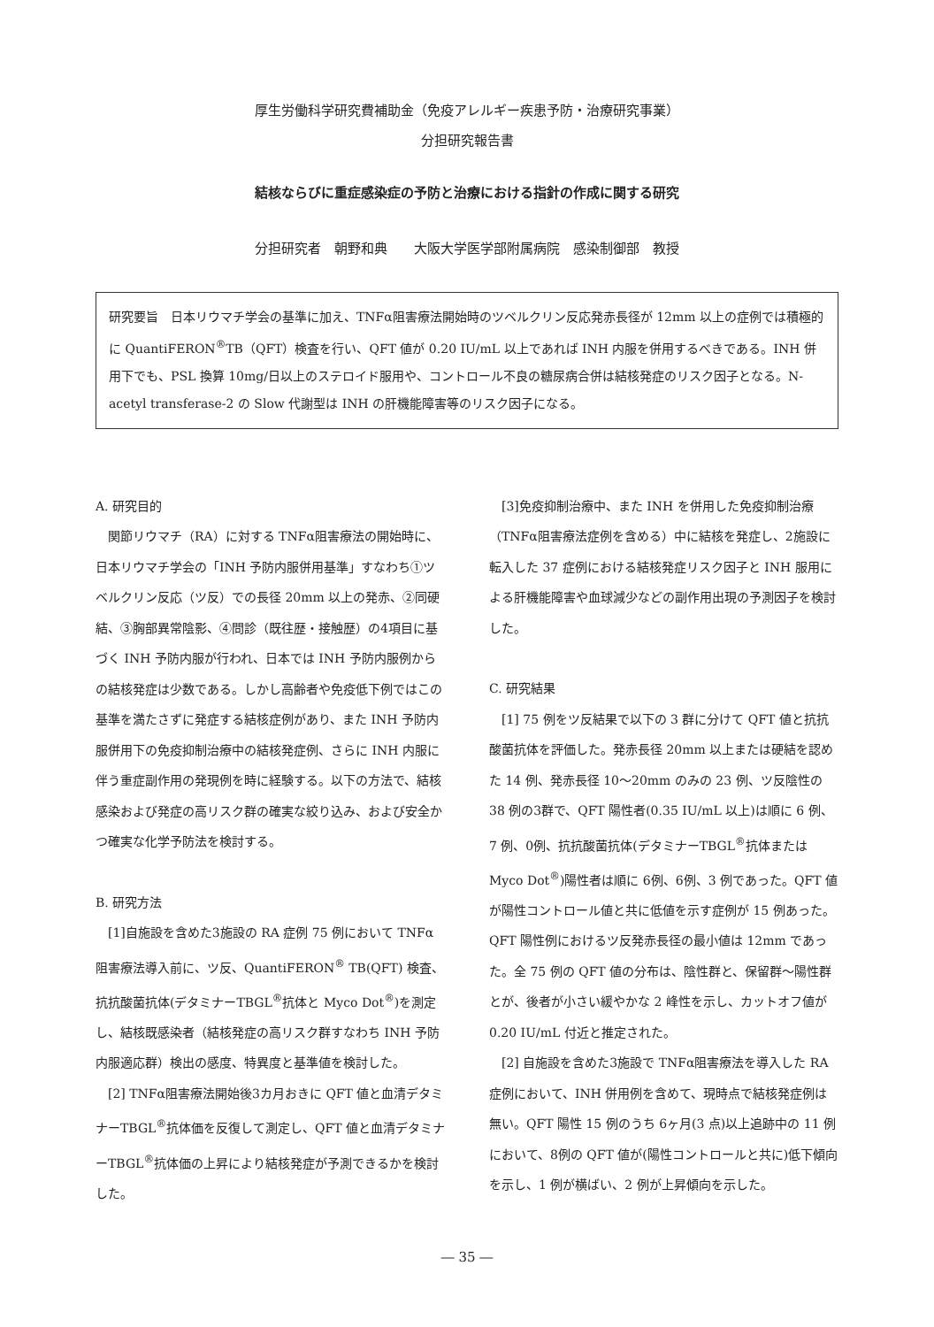厚生労働科学研究費補助金（免疫アレルギー疾患予防・治療研究事業）
分担研究報告書
結核ならびに重症感染症の予防と治療における指針の作成に関する研究
分担研究者　朝野和典　　大阪大学医学部附属病院　感染制御部　教授
研究要旨　日本リウマチ学会の基準に加え、TNFα阻害療法開始時のツベルクリン反応発赤長径が 12mm 以上の症例では積極的に QuantiFERON<sup>®</sup>TB（QFT）検査を行い、QFT 値が 0.20 IU/mL 以上であれば INH 内服を併用するべきである。INH 併用下でも、PSL 換算 10mg/日以上のステロイド服用や、コントロール不良の糖尿病合併は結核発症のリスク因子となる。N-acetyl transferase-2 の Slow 代謝型は INH の肝機能障害等のリスク因子になる。
A. 研究目的
　関節リウマチ（RA）に対する TNFα阻害療法の開始時に、日本リウマチ学会の「INH 予防内服併用基準」すなわち①ツベルクリン反応（ツ反）での長径 20mm 以上の発赤、②同硬結、③胸部異常陰影、④問診（既往歴・接触歴）の4項目に基づく INH 予防内服が行われ、日本では INH 予防内服例からの結核発症は少数である。しかし高齢者や免疫低下例ではこの基準を満たさずに発症する結核症例があり、また INH 予防内服併用下の免疫抑制治療中の結核発症例、さらに INH 内服に伴う重症副作用の発現例を時に経験する。以下の方法で、結核感染および発症の高リスク群の確実な絞り込み、および安全かつ確実な化学予防法を検討する。
B. 研究方法
　[1]自施設を含めた3施設の RA 症例 75 例において TNFα阻害療法導入前に、ツ反、QuantiFERON<sup>®</sup> TB(QFT) 検査、抗抗酸菌抗体(デタミナーTBGL<sup>®</sup>抗体と Myco Dot<sup>®</sup>)を測定し、結核既感染者（結核発症の高リスク群すなわち INH 予防内服適応群）検出の感度、特異度と基準値を検討した。
　[2] TNFα阻害療法開始後3カ月おきに QFT 値と血清デタミナーTBGL<sup>®</sup>抗体価を反復して測定し、QFT 値と血清デタミナーTBGL<sup>®</sup>抗体価の上昇により結核発症が予測できるかを検討した。
　[3]免疫抑制治療中、また INH を併用した免疫抑制治療（TNFα阻害療法症例を含める）中に結核を発症し、2施設に転入した 37 症例における結核発症リスク因子と INH 服用による肝機能障害や血球減少などの副作用出現の予測因子を検討した。
C. 研究結果
　[1] 75 例をツ反結果で以下の 3 群に分けて QFT 値と抗抗酸菌抗体を評価した。発赤長径 20mm 以上または硬結を認めた 14 例、発赤長径 10～20mm のみの 23 例、ツ反陰性の 38 例の3群で、QFT 陽性者(0.35 IU/mL 以上)は順に 6 例、7 例、0例、抗抗酸菌抗体(デタミナーTBGL<sup>®</sup>抗体または Myco Dot<sup>®</sup>)陽性者は順に 6例、6例、3 例であった。QFT 値が陽性コントロール値と共に低値を示す症例が 15 例あった。QFT 陽性例におけるツ反発赤長径の最小値は 12mm であった。全 75 例の QFT 値の分布は、陰性群と、保留群～陽性群とが、後者が小さい緩やかな 2 峰性を示し、カットオフ値が 0.20 IU/mL 付近と推定された。
　[2] 自施設を含めた3施設で TNFα阻害療法を導入した RA 症例において、INH 併用例を含めて、現時点で結核発症例は無い。QFT 陽性 15 例のうち 6ヶ月(3 点)以上追跡中の 11 例において、8例の QFT 値が(陽性コントロールと共に)低下傾向を示し、1 例が横ばい、2 例が上昇傾向を示した。
― 35 ―